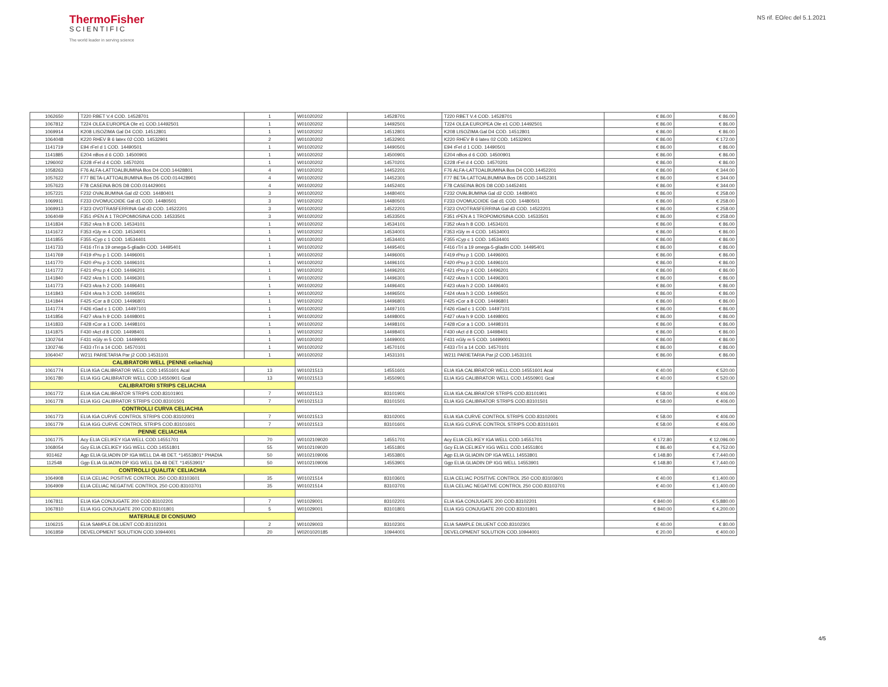ThermoFisher
SCIENTIFIC
The world leader in serving science
NS rif. EO/ec del 5.1.2021
| 1062650 | T220 RBET V.4 COD. 14528701 | 1 | W01020202 | 14528701 | T220 RBET V.4 COD. 14528701 | € 86.00 | € 86.00 |
| 1067812 | T224 OLEA EUROPEA Ole e1 COD.14492501 | 1 | W01020202 | 14492501 | T224 OLEA EUROPEA Ole e1 COD.14492501 | € 86.00 | € 86.00 |
| 1069914 | K208 LISOZIMA Gal D4 COD. 14512801 | 1 | W01020202 | 14512801 | K208 LISOZIMA Gal D4 COD. 14512801 | € 86.00 | € 86.00 |
| 1064048 | K220 RHEV B 6 latex 02 COD. 14532901 | 2 | W01020202 | 14532901 | K220 RHEV B 6 latex 02 COD. 14532901 | € 86.00 | € 172.00 |
| 1141719 | E94 rFel d 1 COD. 14490501 | 1 | W01020202 | 14490501 | E94 rFel d 1 COD. 14490501 | € 86.00 | € 86.00 |
| 1141885 | E204 nBos d 6 COD. 14500901 | 1 | W01020202 | 14500901 | E204 nBos d 6 COD. 14500901 | € 86.00 | € 86.00 |
| 1296002 | E228 rFel d 4 COD. 14570201 | 1 | W01020202 | 14570201 | E228 rFel d 4 COD. 14570201 | € 86.00 | € 86.00 |
| 1058263 | F76 ALFA-LATTOALBUMINA Bos D4 COD.14428801 | 4 | W01020202 | 14452201 | F76 ALFA-LATTOALBUMINA Bos D4 COD.14452201 | € 86.00 | € 344.00 |
| 1057622 | F77 BETA-LATTOALBUMINA Bos D5 COD.014428901 | 4 | W01020202 | 14452301 | F77 BETA-LATTOALBUMINA Bos D5 COD.14452301 | € 86.00 | € 344.00 |
| 1057623 | F78 CASEINA BOS D8 COD.014429001 | 4 | W01020202 | 14452401 | F78 CASEINA BOS D8 COD.14452401 | € 86.00 | € 344.00 |
| 1057221 | F232 OVALBUMINA Gal d2 COD. 14480401 | 3 | W01020202 | 14480401 | F232 OVALBUMINA Gal d2 COD. 14480401 | € 86.00 | € 258.00 |
| 1069911 | F233 OVOMUCOIDE Gal d1 COD. 14480501 | 3 | W01020202 | 14480501 | F233 OVOMUCOIDE Gal d1 COD. 14480501 | € 86.00 | € 258.00 |
| 1069913 | F323 OVOTRASFERRINA Gal d3 COD. 14522201 | 3 | W01020202 | 14522201 | F323 OVOTRASFERRINA Gal d3 COD. 14522201 | € 86.00 | € 258.00 |
| 1064049 | F351 rPEN A 1 TROPOMIOSINA COD. 14533501 | 3 | W01020202 | 14533501 | F351 rPEN A 1 TROPOMIOSINA COD. 14533501 | € 86.00 | € 258.00 |
| 1141834 | F352 rAra h 8 COD. 14534101 | 1 | W01020202 | 14534101 | F352 rAra h 8 COD. 14534101 | € 86.00 | € 86.00 |
| 1141672 | F353 rGly m 4 COD. 14534001 | 1 | W01020202 | 14534001 | F353 rGly m 4 COD. 14534001 | € 86.00 | € 86.00 |
| 1141855 | F355 rCyp c 1 COD. 14534401 | 1 | W01020202 | 14534401 | F355 rCyp c 1 COD. 14534401 | € 86.00 | € 86.00 |
| 1141733 | F416 rTri a 19 omega-5-gliadin COD. 14495401 | 1 | W01020202 | 14495401 | F416 rTri a 19 omega-5-gliadin COD. 14495401 | € 86.00 | € 86.00 |
| 1141769 | F419 rPru p 1 COD. 14496001 | 1 | W01020202 | 14496001 | F419 rPru p 1 COD. 14496001 | € 86.00 | € 86.00 |
| 1141770 | F420 rPru p 3 COD. 14496101 | 1 | W01020202 | 14496101 | F420 rPru p 3 COD. 14496101 | € 86.00 | € 86.00 |
| 1141772 | F421 rPru p 4 COD. 14496201 | 1 | W01020202 | 14496201 | F421 rPru p 4 COD. 14496201 | € 86.00 | € 86.00 |
| 1141840 | F422 rAra h 1 COD. 14496301 | 1 | W01020202 | 14496301 | F422 rAra h 1 COD. 14496301 | € 86.00 | € 86.00 |
| 1141773 | F423 rAra h 2 COD. 14496401 | 1 | W01020202 | 14496401 | F423 rAra h 2 COD. 14496401 | € 86.00 | € 86.00 |
| 1141843 | F424 rAra h 3 COD. 14496501 | 1 | W01020202 | 14496501 | F424 rAra h 3 COD. 14496501 | € 86.00 | € 86.00 |
| 1141844 | F425 rCor a 8 COD. 14496801 | 1 | W01020202 | 14496801 | F425 rCor a 8 COD. 14496801 | € 86.00 | € 86.00 |
| 1141774 | F426 rGad c 1 COD. 14497101 | 1 | W01020202 | 14497101 | F426 rGad c 1 COD. 14497101 | € 86.00 | € 86.00 |
| 1141856 | F427 rAra h 9 COD. 14498001 | 1 | W01020202 | 14498001 | F427 rAra h 9 COD. 14498001 | € 86.00 | € 86.00 |
| 1141833 | F428 rCor a 1 COD. 14498101 | 1 | W01020202 | 14498101 | F428 rCor a 1 COD. 14498101 | € 86.00 | € 86.00 |
| 1141875 | F430 rAct d 8 COD. 14498401 | 1 | W01020202 | 14498401 | F430 rAct d 8 COD. 14498401 | € 86.00 | € 86.00 |
| 1302764 | F431 nGly m 5 COD. 14499001 | 1 | W01020202 | 14499001 | F431 nGly m 5 COD. 14499001 | € 86.00 | € 86.00 |
| 1302746 | F433 rTri a 14 COD. 14570101 | 1 | W01020202 | 14570101 | F433 rTri a 14 COD. 14570101 | € 86.00 | € 86.00 |
| 1064047 | W211 PARIETARIA Par j2 COD.14531101 | 1 | W01020202 | 14531101 | W211 PARIETARIA Par j2 COD.14531101 | € 86.00 | € 86.00 |
| CALIBRATORI WELL (PENNE celiachia) | | | | | | | |
| 1061774 | ELIA IGA CALIBRATOR WELL COD.14551601 Acal | 13 | W01021513 | 14551601 | ELIA IGA CALIBRATOR WELL COD.14551601 Acal | € 40.00 | € 520.00 |
| 1061780 | ELIA IGG CALIBRATOR WELL COD.14550901 Gcal | 13 | W01021513 | 14550901 | ELIA IGG CALIBRATOR WELL COD.14550901 Gcal | € 40.00 | € 520.00 |
| CALIBRATORI STRIPS CELIACHIA | | | | | | | |
| 1061772 | ELIA IGA CALIBRATOR STRIPS COD.83101901 | 7 | W01021513 | 83101901 | ELIA IGA CALIBRATOR STRIPS COD.83101901 | € 58.00 | € 406.00 |
| 1061778 | ELIA IGG CALIBRATOR STRIPS COD.83101501 | 7 | W01021513 | 83101501 | ELIA IGG CALIBRATOR STRIPS COD.83101501 | € 58.00 | € 406.00 |
| CONTROLLI CURVA CELIACHIA | | | | | | | |
| 1061773 | ELIA IGA CURVE CONTROL STRIPS COD.83102001 | 7 | W01021513 | 83102001 | ELIA IGA CURVE CONTROL STRIPS COD.83102001 | € 58.00 | € 406.00 |
| 1061779 | ELIA IGG CURVE CONTROL STRIPS COD.83101601 | 7 | W01021513 | 83101601 | ELIA IGG CURVE CONTROL STRIPS COD.83101601 | € 58.00 | € 406.00 |
| PENNE CELIACHIA | | | | | | | |
| 1061775 | Acy ELIA CELIKEY IGA WELL COD.14551701 | 70 | W0102109020 | 14551701 | Acy ELIA CELIKEY IGA WELL COD.14551701 | € 172.80 | € 12,096.00 |
| 1068054 | Gcy ELIA CELIKEY IGG WELL COD.14551801 | 55 | W0102109020 | 14551801 | Gcy ELIA CELIKEY IGG WELL COD.14551801 | € 86.40 | € 4,752.00 |
| 931462 | Agp ELIA GLIADIN DP IGA WELL DA 48 DET. *14553801* PHADIA | 50 | W0102109006 | 14553801 | Agp ELIA GLIADIN DP IGA WELL 14553801 | € 148.80 | € 7,440.00 |
| 112548 | Ggp ELIA GLIADIN DP IGG WELL DA 48 DET. *14553901* | 50 | W0102109006 | 14553901 | Ggp ELIA GLIADIN DP IGG WELL 14553901 | € 148.80 | € 7,440.00 |
| CONTROLLI QUALITA' CELIACHIA | | | | | | | |
| 1064908 | ELIA CELIAC POSITIVE CONTROL 250 COD.83103601 | 35 | W01021514 | 83103601 | ELIA CELIAC POSITIVE CONTROL 250 COD.83103601 | € 40.00 | € 1,400.00 |
| 1064909 | ELIA CELIAC NEGATIVE CONTROL 250 COD.83103701 | 35 | W01021514 | 83103701 | ELIA CELIAC NEGATIVE CONTROL 250 COD.83103701 | € 40.00 | € 1,400.00 |
| 1067811 | ELIA IGA CONJUGATE 200 COD.83102201 | 7 | W01029001 | 83102201 | ELIA IGA CONJUGATE 200 COD.83102201 | € 840.00 | € 5,880.00 |
| 1067810 | ELIA IGG CONJUGATE 200 COD.83101801 | 5 | W01029001 | 83101801 | ELIA IGG CONJUGATE 200 COD.83101801 | € 840.00 | € 4,200.00 |
| MATERIALE DI CONSUMO | | | | | | | |
| 1106215 | ELIA SAMPLE DILUENT COD.83102301 | 2 | W01029003 | 83102301 | ELIA SAMPLE DILUENT COD.83102301 | € 40.00 | € 80.00 |
| 1061859 | DEVELOPMENT SOLUTION COD.10944001 | 20 | W0201020185 | 10944001 | DEVELOPMENT SOLUTION COD.10944001 | € 20.00 | € 400.00 |
4/5